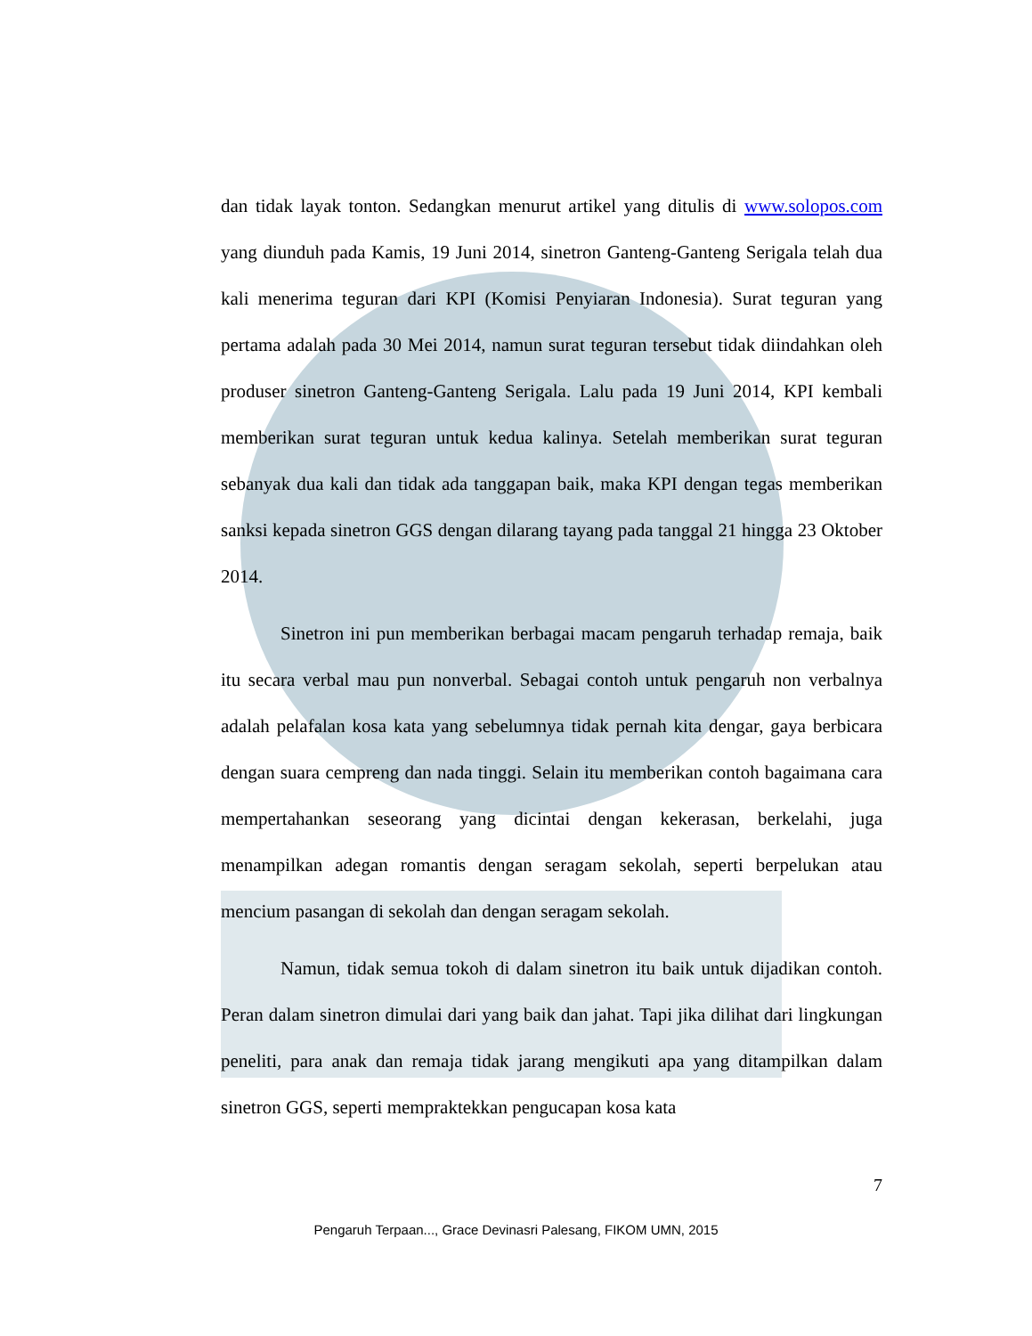dan tidak layak tonton. Sedangkan menurut artikel yang ditulis di www.solopos.com yang diunduh pada Kamis, 19 Juni 2014, sinetron Ganteng-Ganteng Serigala telah dua kali menerima teguran dari KPI (Komisi Penyiaran Indonesia). Surat teguran yang pertama adalah pada 30 Mei 2014, namun surat teguran tersebut tidak diindahkan oleh produser sinetron Ganteng-Ganteng Serigala. Lalu pada 19 Juni 2014, KPI kembali memberikan surat teguran untuk kedua kalinya. Setelah memberikan surat teguran sebanyak dua kali dan tidak ada tanggapan baik, maka KPI dengan tegas memberikan sanksi kepada sinetron GGS dengan dilarang tayang pada tanggal 21 hingga 23 Oktober 2014.
Sinetron ini pun memberikan berbagai macam pengaruh terhadap remaja, baik itu secara verbal mau pun nonverbal. Sebagai contoh untuk pengaruh non verbalnya adalah pelafalan kosa kata yang sebelumnya tidak pernah kita dengar, gaya berbicara dengan suara cempreng dan nada tinggi. Selain itu memberikan contoh bagaimana cara mempertahankan seseorang yang dicintai dengan kekerasan, berkelahi, juga menampilkan adegan romantis dengan seragam sekolah, seperti berpelukan atau mencium pasangan di sekolah dan dengan seragam sekolah.
Namun, tidak semua tokoh di dalam sinetron itu baik untuk dijadikan contoh. Peran dalam sinetron dimulai dari yang baik dan jahat. Tapi jika dilihat dari lingkungan peneliti, para anak dan remaja tidak jarang mengikuti apa yang ditampilkan dalam sinetron GGS, seperti mempraktekkan pengucapan kosa kata
7
Pengaruh Terpaan..., Grace Devinasri Palesang, FIKOM UMN, 2015